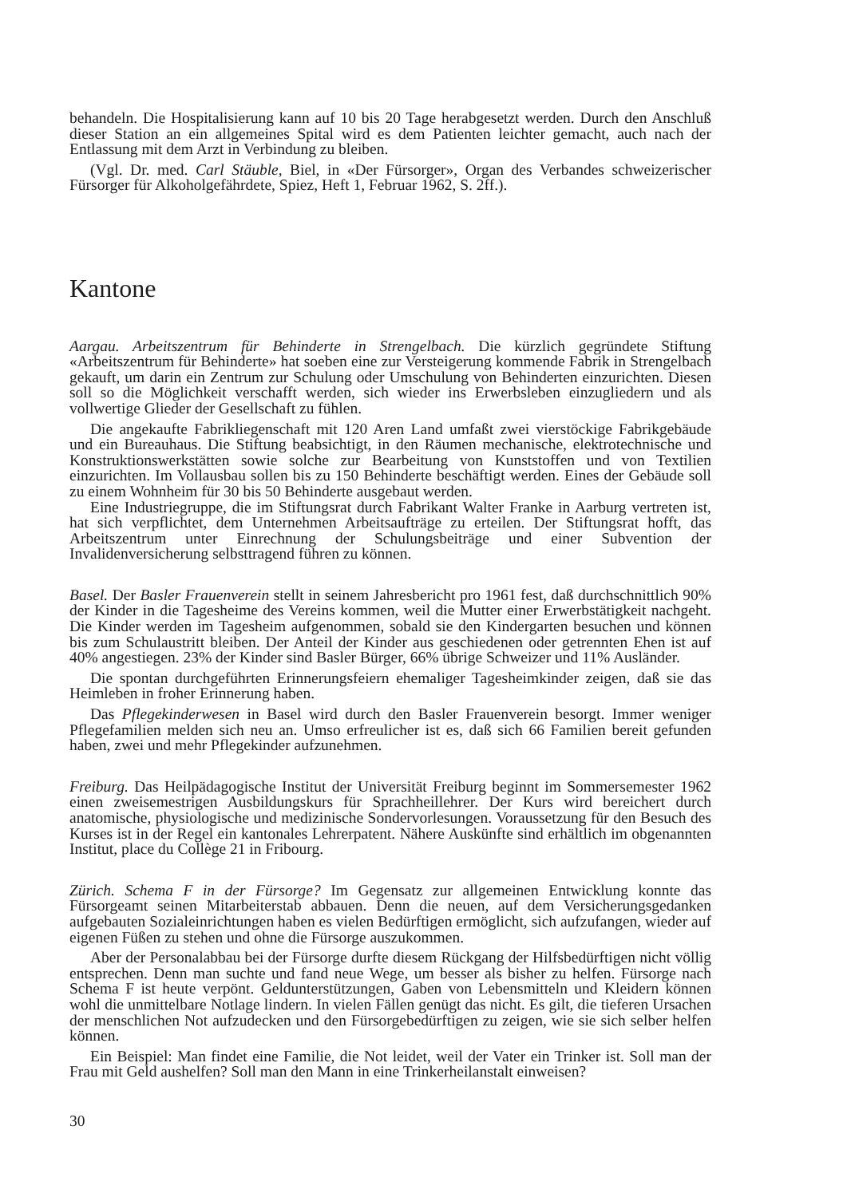behandeln. Die Hospitalisierung kann auf 10 bis 20 Tage herabgesetzt werden. Durch den Anschluß dieser Station an ein allgemeines Spital wird es dem Patienten leichter gemacht, auch nach der Entlassung mit dem Arzt in Verbindung zu bleiben.
(Vgl. Dr. med. Carl Stäuble, Biel, in «Der Fürsorger», Organ des Verbandes schweizerischer Fürsorger für Alkoholgefährdete, Spiez, Heft 1, Februar 1962, S. 2ff.).
Kantone
Aargau. Arbeitszentrum für Behinderte in Strengelbach. Die kürzlich gegründete Stiftung «Arbeitszentrum für Behinderte» hat soeben eine zur Versteigerung kommende Fabrik in Strengelbach gekauft, um darin ein Zentrum zur Schulung oder Umschulung von Behinderten einzurichten. Diesen soll so die Möglichkeit verschafft werden, sich wieder ins Erwerbsleben einzugliedern und als vollwertige Glieder der Gesellschaft zu fühlen.
Die angekaufte Fabrikliegenschaft mit 120 Aren Land umfaßt zwei vierstöckige Fabrikgebäude und ein Bureauhaus. Die Stiftung beabsichtigt, in den Räumen mechanische, elektrotechnische und Konstruktionswerkstätten sowie solche zur Bearbeitung von Kunststoffen und von Textilien einzurichten. Im Vollausbau sollen bis zu 150 Behinderte beschäftigt werden. Eines der Gebäude soll zu einem Wohnheim für 30 bis 50 Behinderte ausgebaut werden.
Eine Industriegruppe, die im Stiftungsrat durch Fabrikant Walter Franke in Aarburg vertreten ist, hat sich verpflichtet, dem Unternehmen Arbeitsaufträge zu erteilen. Der Stiftungsrat hofft, das Arbeitszentrum unter Einrechnung der Schulungsbeiträge und einer Subvention der Invalidenversicherung selbsttragend führen zu können.
Basel. Der Basler Frauenverein stellt in seinem Jahresbericht pro 1961 fest, daß durchschnittlich 90% der Kinder in die Tagesheime des Vereins kommen, weil die Mutter einer Erwerbstätigkeit nachgeht. Die Kinder werden im Tagesheim aufgenommen, sobald sie den Kindergarten besuchen und können bis zum Schulaustritt bleiben. Der Anteil der Kinder aus geschiedenen oder getrennten Ehen ist auf 40% angestiegen. 23% der Kinder sind Basler Bürger, 66% übrige Schweizer und 11% Ausländer.
Die spontan durchgeführten Erinnerungsfeiern ehemaliger Tagesheimkinder zeigen, daß sie das Heimleben in froher Erinnerung haben.
Das Pflegekinderwesen in Basel wird durch den Basler Frauenverein besorgt. Immer weniger Pflegefamilien melden sich neu an. Umso erfreulicher ist es, daß sich 66 Familien bereit gefunden haben, zwei und mehr Pflegekinder aufzunehmen.
Freiburg. Das Heilpädagogische Institut der Universität Freiburg beginnt im Sommersemester 1962 einen zweisemestrigen Ausbildungskurs für Sprachheillehrer. Der Kurs wird bereichert durch anatomische, physiologische und medizinische Sondervorlesungen. Voraussetzung für den Besuch des Kurses ist in der Regel ein kantonales Lehrerpatent. Nähere Auskünfte sind erhältlich im obgenannten Institut, place du Collège 21 in Fribourg.
Zürich. Schema F in der Fürsorge? Im Gegensatz zur allgemeinen Entwicklung konnte das Fürsorgeamt seinen Mitarbeiterstab abbauen. Denn die neuen, auf dem Versicherungsgedanken aufgebauten Sozialeinrichtungen haben es vielen Bedürftigen ermöglicht, sich aufzufangen, wieder auf eigenen Füßen zu stehen und ohne die Fürsorge auszukommen.
Aber der Personalabbau bei der Fürsorge durfte diesem Rückgang der Hilfsbedürftigen nicht völlig entsprechen. Denn man suchte und fand neue Wege, um besser als bisher zu helfen. Fürsorge nach Schema F ist heute verpönt. Geldunterstützungen, Gaben von Lebensmitteln und Kleidern können wohl die unmittelbare Notlage lindern. In vielen Fällen genügt das nicht. Es gilt, die tieferen Ursachen der menschlichen Not aufzudecken und den Fürsorgebedürftigen zu zeigen, wie sie sich selber helfen können.
Ein Beispiel: Man findet eine Familie, die Not leidet, weil der Vater ein Trinker ist. Soll man der Frau mit Geld aushelfen? Soll man den Mann in eine Trinkerheilanstalt einweisen?
30